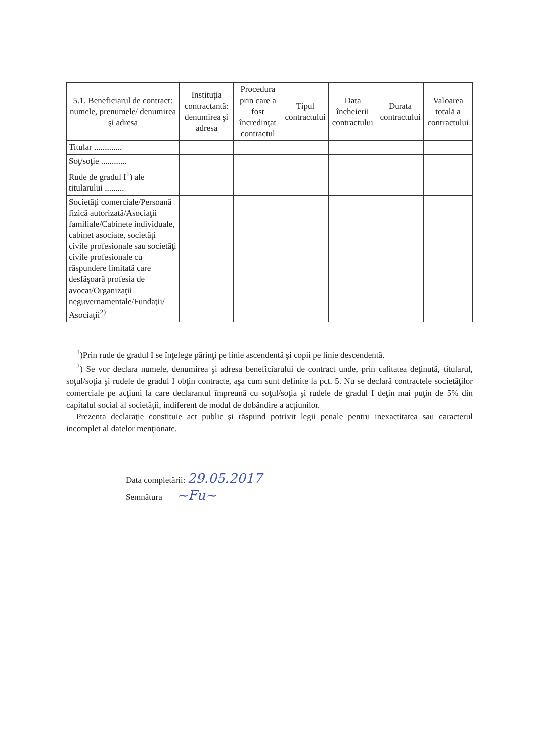| 5.1. Beneficiarul de contract: numele, prenumele/ denumirea şi adresa | Instituţia contractantă: denumirea şi adresa | Procedura prin care a fost încredinţat contractul | Tipul contractului | Data încheierii contractului | Durata contractului | Valoarea totală a contractului |
| --- | --- | --- | --- | --- | --- | --- |
| Titular ............. | | | | | | |
| Soţ/soţie ............ | | | | | | |
| Rude de gradul I<sup>1</sup>) ale titularului ......... | | | | | | |
| Societăţi comerciale/Persoană fizică autorizată/Asociaţii familiale/Cabinete individuale, cabinet asociate, societăţi civile profesionale sau societăţi civile profesionale cu răspundere limitată care desfăşoară profesia de avocat/Organizaţii neguvernamentale/Fundaţii/ Asociaţii<sup>2)</sup> | | | | | | |
<sup>1</sup>)Prin rude de gradul I se înţelege părinţi pe linie ascendentă şi copii pe linie descendentă.
<sup>2</sup>) Se vor declara numele, denumirea şi adresa beneficiarului de contract unde, prin calitatea deţinută, titularul, soţul/soţia şi rudele de gradul I obţin contracte, aşa cum sunt definite la pct. 5. Nu se declară contractele societăţilor comerciale pe acţiuni la care declarantul împreună cu soţul/soţia şi rudele de gradul I deţin mai puţin de 5% din capitalul social al societăţii, indiferent de modul de dobândire a acţiunilor.
Prezenta declaraţie constituie act public şi răspund potrivit legii penale pentru inexactitatea sau caracterul incomplet al datelor menţionate.
Data completării: 29.05.2017
Semnătura ~Fu~